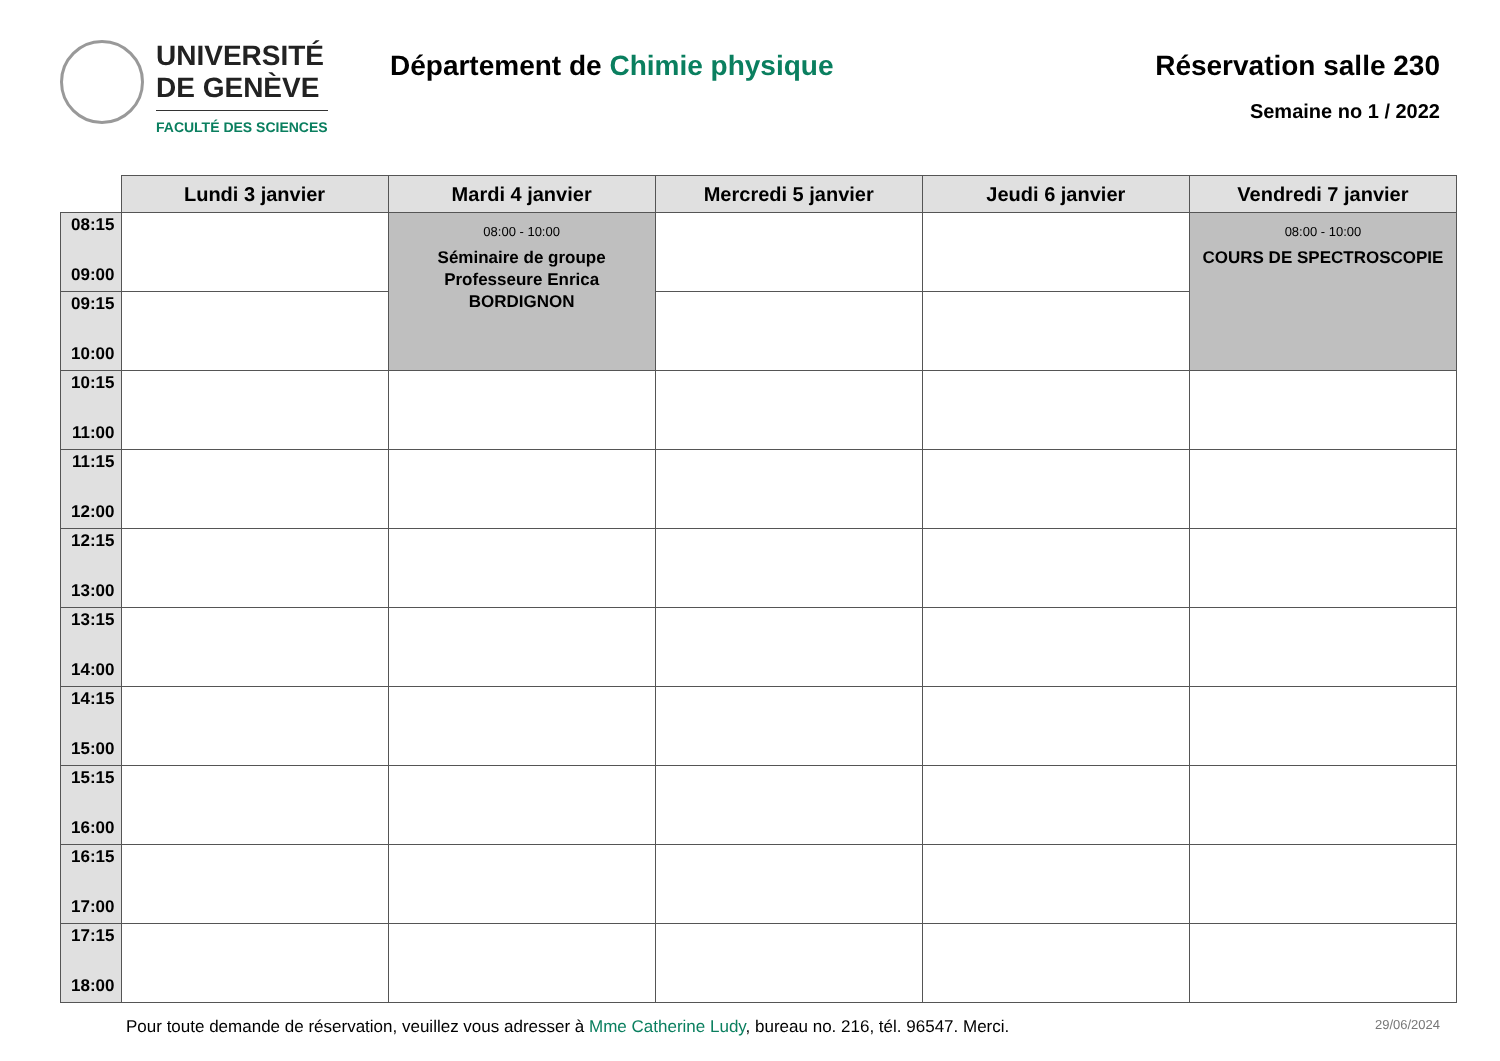UNIVERSITÉ
DE GENÈVE
FACULTÉ DES SCIENCES
Département de Chimie physique Réservation salle 230
Semaine no 1 / 2022
| | Lundi 3 janvier | Mardi 4 janvier | Mercredi 5 janvier | Jeudi 6 janvier | Vendredi 7 janvier |
| --- | --- | --- | --- | --- | --- |
| 08:15 09:00 | | 08:00 - 10:00 Séminaire de groupe Professeure Enrica BORDIGNON | | | 08:00 - 10:00 COURS DE SPECTROSCOPIE |
| 09:15 10:00 | | | | | |
| 10:15 11:00 | | | | | |
| 11:15 12:00 | | | | | |
| 12:15 13:00 | | | | | |
| 13:15 14:00 | | | | | |
| 14:15 15:00 | | | | | |
| 15:15 16:00 | | | | | |
| 16:15 17:00 | | | | | |
| 17:15 18:00 | | | | | |
Pour toute demande de réservation, veuillez vous adresser à Mme Catherine Ludy, bureau no. 216, tél. 96547. Merci.
29/06/2024